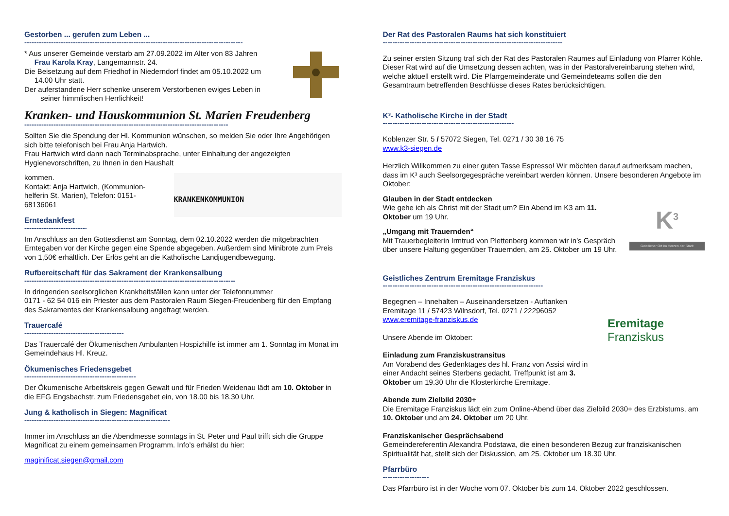Gestorben ... gerufen zum Leben ...
------------------------------------------------------------------------------------------
* Aus unserer Gemeinde verstarb am 27.09.2022 im Alter von 83 Jahren
Frau Karola Kray, Langemannstr. 24.
Die Beisetzung auf dem Friedhof in Niederndorf findet am 05.10.2022 um
14.00 Uhr statt.
Der auferstandene Herr schenke unserem Verstorbenen ewiges Leben in
seiner himmlischen Herrlichkeit!
Kranken- und Hauskommunion St. Marien Freudenberg
------------------------------------------------------------------------------------
Sollten Sie die Spendung der Hl. Kommunion wünschen, so melden Sie oder Ihre Angehörigen sich bitte telefonisch bei Frau Anja Hartwich.
Frau Hartwich wird dann nach Terminabsprache, unter Einhaltung der angezeigten Hygienevorschriften, zu Ihnen in den Haushalt
KRANKENKOMMUNION
kommen.
Kontakt: Anja Hartwich, (Kommunion-
helferin St. Marien), Telefon: 0151-
68136061
Erntedankfest
----------------------------
Im Anschluss an den Gottesdienst am Sonntag, dem 02.10.2022 werden die mitgebrachten Erntegaben vor der Kirche gegen eine Spende abgegeben. Außerdem sind Minibrote zum Preis von 1,50€ erhältlich. Der Erlös geht an die Katholische Landjugendbewegung.
Rufbereitschaft für das Sakrament der Krankensalbung
---------------------------------------------------------------------------------------
In dringenden seelsorglichen Krankheitsfällen kann unter der Telefonnummer
0171 - 62 54 016 ein Priester aus dem Pastoralen Raum Siegen-Freudenberg für den Empfang des Sakramentes der Krankensalbung angefragt werden.
Trauercafé
-----------------------------------------
Das Trauercafé der Ökumenischen Ambulanten Hospizhilfe ist immer am 1. Sonntag im Monat im Gemeindehaus Hl. Kreuz.
Ökumenisches Friedensgebet
----------------------------------------------
Der Ökumenische Arbeitskreis gegen Gewalt und für Frieden Weidenau lädt am 10. Oktober in die EFG Engsbachstr. zum Friedensgebet ein, von 18.00 bis 18.30 Uhr.
Jung & katholisch in Siegen: Magnificat
------------------------------------------------------------
Immer im Anschluss an die Abendmesse sonntags in St. Peter und Paul trifft sich die Gruppe Magnificat zu einem gemeinsamen Programm. Info’s erhälst du hier:
maginificat.siegen@gmail.com
Der Rat des Pastoralen Raums hat sich konstituiert
--------------------------------------------------------------------------
Zu seiner ersten Sitzung traf sich der Rat des Pastoralen Raumes auf Einladung von Pfarrer Köhle. Dieser Rat wird auf die Umsetzung dessen achten, was in der Pastoralvereinbarung stehen wird, welche aktuell erstellt wird. Die Pfarrgemeinderäte und Gemeindeteams sollen die den Gesamtraum betreffenden Beschlüsse dieses Rates berücksichtigen.
K³- Katholische Kirche in der Stadt
------------------------------------------------------
Koblenzer Str. 5 / 57072 Siegen, Tel. 0271 / 30 38 16 75
www.k3-siegen.de
Herzlich Willkommen zu einer guten Tasse Espresso! Wir möchten darauf aufmerksam machen, dass im K³ auch Seelsorgegespräche vereinbart werden können. Unsere besonderen Angebote im Oktober:
K<sup>3</sup>
Geistlicher Ort im Herzen der Stadt
Glauben in der Stadt entdecken
Wie gehe ich als Christ mit der Stadt um? Ein Abend im K3 am 11. Oktober um 19 Uhr.
„Umgang mit Trauernden“
Mit Trauerbegleiterin Irmtrud von Plettenberg kommen wir in’s Gespräch über unsere Haltung gegenüber Trauernden, am 25. Oktober um 19 Uhr.
Geistliches Zentrum Eremitage Franziskus
------------------------------------------------------------------
Eremitage
Franziskus
Begegnen – Innehalten – Auseinandersetzen - Auftanken
Eremitage 11 / 57423 Wilnsdorf, Tel. 0271 / 22296052
www.eremitage-franziskus.de
Unsere Abende im Oktober:
Einladung zum Franziskustransitus
Am Vorabend des Gedenktages des hl. Franz von Assisi wird in einer Andacht seines Sterbens gedacht. Treffpunkt ist am 3. Oktober um 19.30 Uhr die Klosterkirche Eremitage.
Abende zum Zielbild 2030+
Die Eremitage Franziskus lädt ein zum Online-Abend über das Zielbild 2030+ des Erzbistums, am 10. Oktober und am 24. Oktober um 20 Uhr.
Franziskanischer Gesprächsabend
Gemeindereferentin Alexandra Podstawa, die einen besonderen Bezug zur franziskanischen Spiritualität hat, stellt sich der Diskussion, am 25. Oktober um 18.30 Uhr.
Pfarrbüro
-------------------
Das Pfarrbüro ist in der Woche vom 07. Oktober bis zum 14. Oktober 2022 geschlossen.